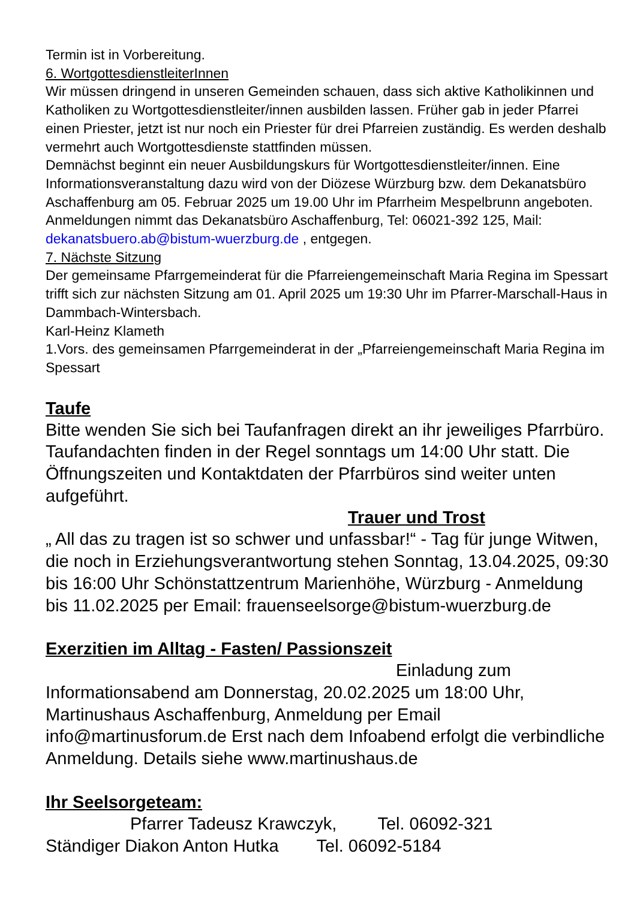Termin ist in Vorbereitung.
6. WortgottesdienstleiterInnen
Wir müssen dringend in unseren Gemeinden schauen, dass sich aktive Katholikinnen und Katholiken zu Wortgottesdienstleiter/innen ausbilden lassen. Früher gab in jeder Pfarrei einen Priester, jetzt ist nur noch ein Priester für drei Pfarreien zuständig. Es werden deshalb vermehrt auch Wortgottesdienste stattfinden müssen.
Demnächst beginnt ein neuer Ausbildungskurs für Wortgottesdienstleiter/innen. Eine Informationsveranstaltung dazu wird von der Diözese Würzburg bzw. dem Dekanatsbüro Aschaffenburg am 05. Februar 2025 um 19.00 Uhr im Pfarrheim Mespelbrunn angeboten.
Anmeldungen nimmt das Dekanatsbüro Aschaffenburg, Tel: 06021-392 125, Mail: dekanatsbuero.ab@bistum-wuerzburg.de , entgegen.
7. Nächste Sitzung
Der gemeinsame Pfarrgemeinderat für die Pfarreiengemeinschaft Maria Regina im Spessart trifft sich zur nächsten Sitzung am 01. April 2025 um 19:30 Uhr im Pfarrer-Marschall-Haus in Dammbach-Wintersbach.
Karl-Heinz Klameth
1.Vors. des gemeinsamen Pfarrgemeinderat in der „Pfarreiengemeinschaft Maria Regina im Spessart
Taufe
Bitte wenden Sie sich bei Taufanfragen direkt an ihr jeweiliges Pfarrbüro. Taufandachten finden in der Regel sonntags um 14:00 Uhr statt. Die Öffnungszeiten und Kontaktdaten der Pfarrbüros sind weiter unten aufgeführt.
Trauer und Trost
„ All das zu tragen ist so schwer und unfassbar!“ - Tag für junge Witwen, die noch in Erziehungsverantwortung stehen Sonntag, 13.04.2025, 09:30 bis 16:00 Uhr Schönstattzentrum Marienhöhe, Würzburg - Anmeldung bis 11.02.2025 per Email: frauenseelsorge@bistum-wuerzburg.de
Exerzitien im Alltag - Fasten/ Passionszeit
Einladung zum
Informationsabend am Donnerstag, 20.02.2025 um 18:00 Uhr, Martinushaus Aschaffenburg, Anmeldung per Email info@martinusforum.de Erst nach dem Infoabend erfolgt die verbindliche Anmeldung. Details siehe www.martinushaus.de
Ihr Seelsorgeteam:
Pfarrer Tadeusz Krawczyk, Tel. 06092-321
Ständiger Diakon Anton Hutka Tel. 06092-5184